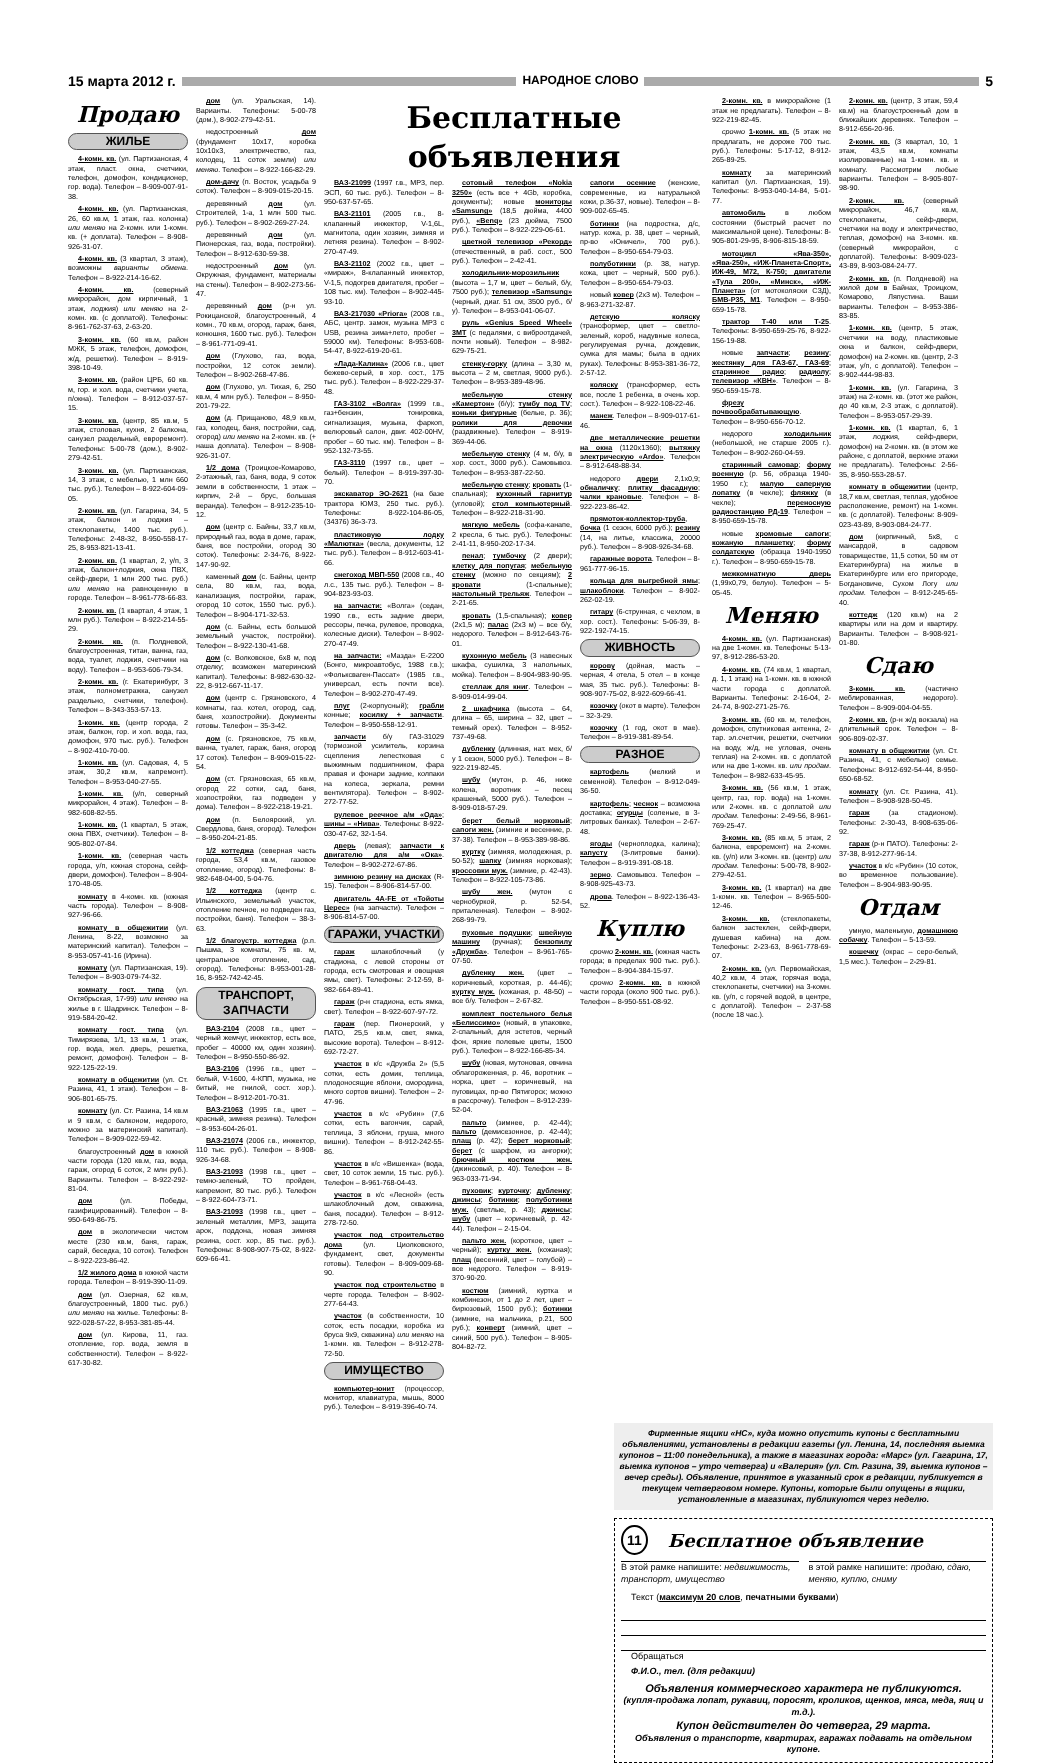15 марта 2012 г. НАРОДНОЕ СЛОВО 5
Продаю
ЖИЛЬЕ
4-комн. кв. (ул. Партизанская, 4 этаж, пласт. окна, счетчики, телефон, домофон, кондиционер, гор. вода). Телефон – 8-909-007-91-38.
4-комн. кв. (ул. Партизанская, 26, 60 кв.м, 1 этаж, газ. колонка) или меняю на 2-комн. или 1-комн. кв. (+ доплата). Телефон – 8-908-926-31-07.
4-комн. кв. (3 квартал, 3 этаж), возможны варианты обмена. Телефон – 8-922-214-16-62.
4-комн. кв. (северный микрорайон, дом кирпичный, 1 этаж, лоджия) или меняю на 2-комн. кв. (с доплатой). Телефоны: 8-961-762-37-63, 2-63-20.
3-комн. кв. (60 кв.м, район МЖК, 5 этаж, телефон, домофон, ж/д, решетки). Телефон – 8-919-398-10-49.
3-комн. кв. (район ЦРБ, 60 кв. м, гор. и хол. вода, счетчики учета, п/окна). Телефон – 8-912-037-57-15.
3-комн. кв. (центр, 85 кв.м, 5 этаж, столовая, кухня, 2 балкона, санузел раздельный, евроремонт). Телефоны: 5-00-78 (дом.), 8-902-279-42-51.
3-комн. кв. (ул. Партизанская, 14, 3 этаж, с мебелью, 1 млн 660 тыс. руб.). Телефон – 8-922-604-09-05.
2-комн. кв. (ул. Гагарина, 34, 5 этаж, балкон и лоджия – стеклопакеты, 1400 тыс. руб.). Телефоны: 2-48-32, 8-950-558-17-25, 8-953-821-13-41.
2-комн. кв. (1 квартал, 2, у/п, 3 этаж, балкон+лоджия, окна ПВХ, сейф-двери, 1 млн 200 тыс. руб.) или меняю на равноценную в городе. Телефон – 8-961-778-66-83.
2-комн. кв. (1 квартал, 4 этаж, 1 млн руб.). Телефон – 8-922-214-55-29.
2-комн. кв. (п. Полдневой, благоустроенная, титан, ванна, газ, вода, туалет, лоджия, счетчики на воду). Телефон – 8-953-606-79-34.
2-комн. кв. (г. Екатеринбург, 3 этаж, полнометражка, санузел раздельно, счетчики, телефон). Телефон – 8-343-353-57-13.
1-комн. кв. (центр города, 2 этаж, балкон, гор. и хол. вода, газ, домофон, 970 тыс. руб.). Телефон – 8-902-410-70-00.
1-комн. кв. (ул. Садовая, 4, 5 этаж, 30,2 кв.м, капремонт). Телефон – 8-953-040-27-55.
1-комн. кв. (у/п, северный микрорайон, 4 этаж). Телефон – 8-982-608-82-55.
1-комн. кв. (1 квартал, 5 этаж, окна ПВХ, счетчики). Телефон – 8-905-802-07-84.
1-комн. кв. (северная часть города, у/п, южная сторона, сейф-двери, домофон). Телефон – 8-904-170-48-05.
комнату в 4-комн. кв. (южная часть города). Телефон – 8-908-927-96-66.
комнату в общежитии (ул. Ленина, 8-22, возможно за материнский капитал). Телефон – 8-953-057-41-16 (Ирина).
комнату (ул. Партизанская, 19). Телефон – 8-903-079-74-32.
комнату гост. типа (ул. Октябрьская, 17-99) или меняю на жилье в г. Шадринск. Телефон – 8-919-584-20-42.
комнату гост. типа (ул. Тимирязева, 1/1, 13 кв.м, 1 этаж, гор. вода, жел. дверь, решетка, ремонт, домофон). Телефон – 8-922-125-22-19.
комнату в общежитии (ул. Ст. Разина, 41, 1 этаж). Телефон – 8-906-801-65-75.
комнату (ул. Ст. Разина, 14 кв.м и 9 кв.м, с балконом, недорого, можно за материнский капитал). Телефон – 8-909-022-59-42.
благоустроенный дом в южной части города (120 кв.м, газ, вода, гараж, огород 6 соток, 2 млн руб.). Варианты. Телефон – 8-922-292-81-04.
дом (ул. Победы, газифицированный). Телефон – 8-950-649-86-75.
дом в экологически чистом месте (230 кв.м, баня, гараж, сарай, беседка, 10 соток). Телефон – 8-922-223-86-42.
1/2 жилого дома в южной части города. Телефон – 8-919-390-11-09.
дом (ул. Озерная, 62 кв.м, благоустроенный, 1800 тыс. руб.) или меняю на жилье. Телефоны: 8-922-028-57-22, 8-953-381-85-44.
дом (ул. Кирова, 11, газ. отопление, гор. вода, земля в собственности). Телефон – 8-922-617-30-82.
дом (ул. Уральская, 14). Варианты. Телефоны: 5-00-78 (дом.), 8-902-279-42-51.
недостроенный дом (фундамент 10х17, коробка 10х10х3, электричество, газ, колодец, 11 соток земли) или меняю. Телефон – 8-922-166-82-29.
дом-дачу (п. Восток, усадьба 9 соток). Телефон – 8-909-015-20-15.
деревянный дом (ул. Строителей, 1-а, 1 млн 500 тыс. руб.). Телефон – 8-902-269-27-24.
деревянный дом (ул. Пионерская, газ, вода, постройки). Телефон – 8-912-630-59-38.
недостроенный дом (ул. Окружная, фундамент, материалы на стены). Телефон – 8-902-273-56-47.
деревянный дом (р-н ул. Рокицанской, благоустроенный, 4 комн., 70 кв.м, огород, гараж, баня, конюшня, 1600 тыс. руб.). Телефон – 8-961-771-09-41.
дом (Глухово, газ, вода, постройки, 12 соток земли). Телефон – 8-902-268-47-86.
дом (Глухово, ул. Тихая, 6, 250 кв.м, 4 млн руб.). Телефон – 8-950-201-79-22.
дом (д. Прищаново, 48,9 кв.м, газ, колодец, баня, постройки, сад, огород) или меняю на 2-комн. кв. (+ наша доплата). Телефон – 8-908-926-31-07.
1/2 дома (Троицкое-Комарово, 2-этажный, газ, баня, вода, 9 соток земли в собственности, 1 этаж – кирпич, 2-й – брус, большая веранда). Телефон – 8-912-235-10-12.
дом (центр с. Байны, 33,7 кв.м, природный газ, вода в доме, гараж, баня, все постройки, огород 30 соток). Телефоны: 2-34-76, 8-922-147-90-92.
каменный дом (с. Байны, центр села, 80 кв.м, газ, вода, канализация, постройки, гараж, огород 10 соток, 1550 тыс. руб.). Телефон – 8-904-171-32-53.
дом (с. Байны, есть большой земельный участок, постройки). Телефон – 8-922-130-41-68.
дом (с. Волковское, 6х8 м, под отделку; возможен материнский капитал). Телефоны: 8-982-630-32-22, 8-912-667-11-17.
дом (центр с. Грязновского, 4 комнаты, газ. котел, огород, сад, баня, хозпостройки). Документы готовы. Телефон – 35-3-42.
дом (с. Грязновское, 75 кв.м, ванна, туалет, гараж, баня, огород 17 соток). Телефон – 8-909-015-22-54.
дом (ст. Грязновская, 65 кв.м, огород 22 сотки, сад, баня, хозпостройки, газ подведен у дома). Телефон – 8-922-218-19-21.
дом (п. Белоярский, ул. Свердлова, баня, огород). Телефон – 8-950-204-21-85.
1/2 коттеджа (северная часть города, 53,4 кв.м, газовое отопление, огород). Телефоны: 8-982-648-04-00, 5-04-76.
1/2 коттеджа (центр с. Ильинского, земельный участок, отопление печное, но подведен газ, постройки, баня). Телефон – 38-3-63.
1/2 благоустр. коттеджа (р.п. Пышма, 3 комнаты, 75 кв. м, центральное отопление, сад, огород). Телефоны: 8-953-001-28-16, 8-952-742-42-45.
ТРАНСПОРТ, ЗАПЧАСТИ
ВАЗ-2104 (2008 г.в., цвет – черный жемчуг, инжектор, есть все, пробег – 40000 км, один хозяин). Телефон – 8-950-550-86-92.
ВАЗ-2106 (1996 г.в., цвет – белый, V-1600, 4-КПП, музыка, не битый, не гнилой, сост. хор.). Телефон – 8-912-201-70-31.
ВАЗ-21063 (1995 г.в., цвет – красный, зимняя резина). Телефон – 8-953-604-26-01.
ВАЗ-21074 (2006 г.в., инжектор, 110 тыс. руб.). Телефон – 8-908-926-34-68.
ВАЗ-21093 (1998 г.в., цвет – темно-зеленый, ТО пройден, капремонт, 80 тыс. руб.). Телефон – 8-922-604-73-71.
ВАЗ-21093 (1998 г.в., цвет – зеленый металлик, МР3, защита арок, поддона, новая зимняя резина, сост. хор., 85 тыс. руб.). Телефоны: 8-908-907-75-02, 8-922-609-66-41.
Бесплатные объявления
ВАЗ-21099 (1997 г.в., МР3, пер. ЭСП, 60 тыс. руб.). Телефон – 8-950-637-57-65.
ВАЗ-21101 (2005 г.в., 8-клапанный инжектор, V-1,6L, магнитола, один хозяин, зимняя и летняя резина). Телефон – 8-902-270-47-49.
ВАЗ-21102 (2002 г.в., цвет – «мираж», 8-клапанный инжектор, V-1,5, подогрев двигателя, пробег – 108 тыс. км). Телефон – 8-902-445-93-10.
ВАЗ-217030 «Priora» (2008 г.в., АБС, центр. замок, музыка МР3 с USB, резина зима+лето, пробег – 59000 км). Телефоны: 8-953-608-54-47, 8-922-619-20-61.
«Лада-Калина» (2006 г.в., цвет бежево-серый, в хор. сост., 175 тыс. руб.). Телефон – 8-922-229-37-48.
ГАЗ-3102 «Волга» (1999 г.в., газ+бензин, тонировка, сигнализация, музыка, фаркоп, велюровый салон, двиг. 402-00HV, пробег – 60 тыс. км). Телефон – 8-952-132-73-55.
ГАЗ-3110 (1997 г.в., цвет – белый). Телефон – 8-919-397-30-70.
экскаватор ЭО-2621 (на базе трактора ЮМЗ, 250 тыс. руб.). Телефоны: 8-922-104-86-05, (34376) 36-3-73.
пластиковую лодку «Малютка» (весла, документы, 12 тыс. руб.). Телефон – 8-912-603-41-66.
снегоход МВП-550 (2008 г.в., 40 л.с., 135 тыс. руб.). Телефон – 8-904-823-93-03.
на запчасти: «Волга» (седан, 1990 г.в., есть задние двери, рессоры, печка, рулевое, проводка, колесные диски). Телефон – 8-902-270-47-49.
на запчасти: «Мазда» Е-2200 (Бонго, микроавтобус, 1988 г.в.); «Фольксваген-Пассат» (1985 г.в., универсал, есть почти все). Телефон – 8-902-270-47-49.
плуг (2-корпусный); грабли конные; косилку + запчасти. Телефон – 8-950-558-12-91.
запчасти б/у ГАЗ-31029 (тормозной усилитель, корзина сцепления лепестковая с выжимным подшипником, фара правая и фонари задние, колпаки на колеса, зеркала, ремни вентилятора). Телефон – 8-902-272-77-52.
рулевое реечное а/м «Ода»; шины – «Нива». Телефоны: 8-922-030-47-62, 32-1-54.
дверь (левая); запчасти к двигателю для а/м «Ока». Телефон – 8-902-272-67-86.
зимнюю резину на дисках (R-15). Телефон – 8-906-814-57-00.
двигатель 4А-FE от «Тойоты Церес» (на запчасти). Телефон – 8-906-814-57-00.
ГАРАЖИ, УЧАСТКИ
гараж шлакоблочный (у стадиона, с левой стороны от города, есть смотровая и овощная ямы, свет). Телефоны: 2-12-59, 8-982-664-89-41.
гараж (р-н стадиона, есть ямка, свет). Телефон – 8-922-607-97-72.
гараж (пер. Пионерский, у ПАТО, 25,5 кв.м, свет, ямка, высокие ворота). Телефон – 8-912-692-72-27.
участок в к/с «Дружба 2» (5,5 сотки, есть домик, теплица, плодоносящие яблони, смородина, много сортов вишни). Телефон – 2-47-96.
участок в к/с «Рубин» (7,6 сотки, есть вагончик, сарай, теплица, 3 яблони, груша, много вишни). Телефон – 8-912-242-55-86.
участок в к/с «Вишенка» (вода, свет, 10 соток земли, 15 тыс. руб.). Телефон – 8-961-768-04-43.
участок в к/с «Лесной» (есть шлакоблочный дом, скважина, баня, посадки). Телефон – 8-912-278-72-50.
участок под строительство дома (ул. Циолковского, фундамент, свет, документы готовы). Телефон – 8-909-009-68-90.
участок под строительство в черте города. Телефон – 8-902-277-64-43.
участок (в собственности, 10 соток, есть посадки, коробка из бруса 9х9, скважина) или меняю на 1-комн. кв. Телефон – 8-912-278-72-50.
ИМУЩЕСТВО
компьютер-юнит (процессор, монитор, клавиатура, мышь, 8000 руб.). Телефон – 8-919-396-40-74.
сотовый телефон «Nokia 3250» (есть все + 4Gb, коробка, документы); новые мониторы «Samsung» (18,5 дюйма, 4400 руб.), «Benq» (23 дюйма, 7500 руб.). Телефон – 8-922-229-06-61.
цветной телевизор «Рекорд» (отечественный, в раб. сост., 500 руб.). Телефон – 2-42-41.
холодильник-морозильник (высота – 1,7 м, цвет – белый, б/у, 7500 руб.); телевизор «Samsung» (черный, диаг. 51 см, 3500 руб., б/у). Телефон – 8-953-041-06-07.
руль «Genius Speed Wheel» 3МТ (с педалями, с виброотдачей, почти новый). Телефон – 8-982-629-75-21.
стенку-горку (длина – 3,30 м, высота – 2 м, светлая, 9000 руб.). Телефон – 8-953-389-48-96.
мебельную стенку «Камертон» (б/у); тумбу под TV; коньки фигурные (белые, р. 36); ролики для девочки (раздвижные). Телефон – 8-919-369-44-06.
мебельную стенку (4 м, б/у, в хор. сост., 3000 руб.). Самовывоз. Телефон – 8-953-387-22-50.
мебельную стенку; кровать (1-спальная); кухонный гарнитур (угловой); стол компьютерный. Телефон – 8-922-218-31-90.
мягкую мебель (софа-канапе, 2 кресла, 6 тыс. руб.). Телефоны: 2-41-11, 8-950-202-17-34.
пенал; тумбочку (2 двери); клетку для попугая; мебельную стенку (можно по секциям); 2 кровати (1-спальные); настольный трельяж. Телефон – 2-21-65.
кровать (1,5-спальная); ковер (2х1,5 м); палас (2х3 м) – все б/у, недорого. Телефон – 8-912-643-76-01.
кухонную мебель (3 навесных шкафа, сушилка, 3 напольных, мойка). Телефон – 8-904-983-90-95.
стеллаж для книг. Телефон – 8-909-014-99-04.
2 шкафчика (высота – 64, длина – 65, ширина – 32, цвет – темный орех). Телефон – 8-952-737-49-68.
дубленку (длинная, нат. мех, б/у 1 сезон, 5000 руб.). Телефон – 8-922-219-82-45.
шубу (мутон, р. 46, ниже колена, воротник – песец крашеный, 5000 руб.). Телефон – 8-909-018-57-29.
берет белый норковый; сапоги жен. (зимние и весенние, р. 37-38). Телефон – 8-953-389-98-86.
куртку (зимняя, молодежная, р. 50-52); шапку (зимняя норковая); кроссовки муж. (зимние, р. 42-43). Телефон – 8-922-105-73-86.
шубу жен. (мутон с чернобуркой, р. 52-54, приталенная). Телефон – 8-902-268-99-79.
пуховые подушки; швейную машину (ручная); бензопилу «Дружба». Телефон – 8-961-765-07-50.
дубленку жен. (цвет – коричневый, короткая, р. 44-46); куртку муж. (кожаная, р. 48-50) – все б/у. Телефон – 2-67-82.
комплект постельного белья «Белиссимо» (новый, в упаковке, 2-спальный, для эстетов, черный фон, яркие полевые цветы, 1500 руб.). Телефон – 8-922-166-85-34.
шубу (новая, мутоновая, овчина облагороженная, р. 46, воротник – норка, цвет – коричневый, на пуговицах, пр-во Пятигорск; можно в рассрочку). Телефон – 8-912-239-52-04.
пальто (зимнее, р. 42-44); пальто (демисезонное, р. 42-44); плащ (р. 42); берет норковый; берет (с шарфом, из ангорки); брючный костюм жен. (джинсовый, р. 40). Телефон – 8-963-033-71-94.
пуховик; курточку; дубленку; джинсы; ботинки; полуботинки муж. (светлые, р. 43); джинсы; шубу (цвет – коричневый, р. 42-44). Телефон – 2-15-04.
пальто жен. (короткое, цвет – черный); куртку жен. (кожаная); плащ (весенний, цвет – голубой) – все недорого. Телефон – 8-919-370-90-20.
костюм (зимний, куртка и комбинезон, от 1 до 2 лет, цвет – бирюзовый, 1500 руб.); ботинки (зимние, на мальчика, р.21, 500 руб.); конверт (зимний, цвет – синий, 500 руб.). Телефон – 8-905-804-82-72.
сапоги осенние (женские, современные, из натуральной кожи, р.36-37, новые). Телефон – 8-909-002-65-45.
ботинки (на подростка, д/с, натур. кожа, р. 38, цвет – черный, пр-во «Юничел», 700 руб.). Телефон – 8-950-654-79-03.
полуботинки (р. 38, натур. кожа, цвет – черный, 500 руб.). Телефон – 8-950-654-79-03.
новый ковер (2х3 м). Телефон – 8-963-271-32-87.
детскую коляску (трансформер, цвет – светло-зеленый, короб, надувные колеса, регулируемая ручка, дождевик, сумка для мамы; была в одних руках). Телефоны: 8-953-381-36-72, 2-57-12.
коляску (трансформер, есть все, после 1 ребенка, в очень хор. сост.). Телефон – 8-922-108-22-46.
манеж. Телефон – 8-909-017-61-46.
две металлические решетки на окна (1120х1360); вытяжку электрическую «Ardo». Телефон – 8-912-648-88-34.
недорого двери 2,1х0,9; обналичку; плитку фасадную; чалки крановые. Телефон – 8-922-223-86-42.
прямоток-коллектор-труба, бочка (1 сезон, 6000 руб.); резину (14, на литье, классика, 20000 руб.). Телефон – 8-908-926-34-68.
гаражные ворота. Телефон – 8-961-777-96-15.
кольца для выгребной ямы; шлакоблоки. Телефон – 8-902-262-02-19.
гитару (6-струнная, с чехлом, в хор. сост.). Телефоны: 5-06-39, 8-922-192-74-15.
ЖИВНОСТЬ
корову (дойная, масть – черная, 4 отела, 5 отел – в конце мая, 35 тыс. руб.). Телефоны: 8-908-907-75-02, 8-922-609-66-41.
козочку (окот в марте). Телефон – 32-3-29.
козочку (1 год, окот в мае). Телефон – 8-919-381-89-54.
РАЗНОЕ
картофель (мелкий и семенной). Телефон – 8-912-049-36-50.
картофель; чеснок – возможна доставка; огурцы (соленые, в 3-литровых банках). Телефон – 2-67-48.
ягоды (черноплодка, калина); капусту (3-литровые банки). Телефон – 8-919-391-08-18.
зерно. Самовывоз. Телефон – 8-908-925-43-73.
дрова. Телефон – 8-922-136-43-52.
Куплю
срочно 2-комн. кв. (южная часть города; в пределах 900 тыс. руб.). Телефон – 8-904-384-15-97.
срочно 2-комн. кв. в южной части города (около 900 тыс. руб.). Телефон – 8-950-551-08-92.
2-комн. кв. в микрорайоне (1 этаж не предлагать). Телефон – 8-922-219-82-45.
срочно 1-комн. кв. (5 этаж не предлагать, не дороже 700 тыс. руб.). Телефоны: 5-17-12, 8-912-265-89-25.
комнату за материнский капитал (ул. Партизанская, 19). Телефоны: 8-953-040-14-84, 5-01-77.
автомобиль в любом состоянии (быстрый расчет по максимальной цене). Телефоны: 8-905-801-29-95, 8-906-815-18-59.
мотоцикл «Ява-350», «Ява-250», «ИЖ-Планета-Спорт», ИЖ-49, М72, К-750; двигатели «Тула 200», «Минск», «ИЖ-Планета» (от мотоколяски СЗД), БМВ-Р35, М1. Телефон – 8-950-659-15-78.
трактор Т-40 или Т-25. Телефоны: 8-950-659-25-76, 8-922-156-19-88.
новые запчасти; резину; жестянку для ГАЗ-67, ГАЗ-69; старинное радио; радиолу; телевизор «КВН». Телефон – 8-950-659-15-78.
фрезу почвообрабатывающую. Телефон – 8-950-656-70-12.
недорого холодильник (небольшой, не старше 2005 г.). Телефон – 8-902-260-04-59.
старинный самовар; форму военную (р. 56, образца 1940-1950 г.); малую саперную лопатку (в чехле); фляжку (в чехле); переносную радиостанцию РД-19. Телефон – 8-950-659-15-78.
новые хромовые сапоги; кожаную планшетку; форму солдатскую (образца 1940-1950 г.). Телефон – 8-950-659-15-78.
межкомнатную дверь (1,99х0,79, белую). Телефон – 5-05-45.
Меняю
4-комн. кв. (ул. Партизанская) на две 1-комн. кв. Телефоны: 5-13-97, 8-912-286-53-20.
4-комн. кв. (74 кв.м, 1 квартал, д. 1, 1 этаж) на 1-комн. кв. в южной части города с доплатой. Варианты. Телефоны: 2-16-04, 2-24-74, 8-902-271-25-76.
3-комн. кв. (60 кв. м, телефон, домофон, спутниковая антенна, 2-тар. эл.счетчик, решетки, счетчики на воду, ж/д, не угловая, очень теплая) на 2-комн. кв. с доплатой или на две 1-комн. кв. или продам. Телефон – 8-982-633-45-95.
3-комн. кв. (56 кв.м, 1 этаж, центр, газ, гор. вода) на 1-комн. или 2-комн. кв. с доплатой или продам. Телефоны: 2-49-56, 8-961-769-25-47.
3-комн. кв. (85 кв.м, 5 этаж, 2 балкона, евроремонт) на 2-комн. кв. (у/п) или 3-комн. кв. (центр) или продам. Телефоны: 5-00-78, 8-902-279-42-51.
3-комн. кв. (1 квартал) на две 1-комн. кв. Телефон – 8-965-500-12-46.
3-комн. кв. (стеклопакеты, балкон застеклен, сейф-двери, душевая кабина) на дом. Телефоны: 2-23-63, 8-961-778-69-07.
2-комн. кв. (ул. Первомайская, 40,2 кв.м, 4 этаж, горячая вода, стеклопакеты, счетчики) на 3-комн. кв. (у/п, с горячей водой, в центре, с доплатой). Телефон – 2-37-58 (после 18 час.).
2-комн. кв. (центр, 3 этаж, 59,4 кв.м) на благоустроенный дом в ближайших деревнях. Телефон – 8-912-656-20-96.
2-комн. кв. (3 квартал, 10, 1 этаж, 43,5 кв.м, комнаты изолированные) на 1-комн. кв. и комнату. Рассмотрим любые варианты. Телефон – 8-905-807-98-90.
2-комн. кв. (северный микрорайон, 46,7 кв.м, стеклопакеты, сейф-двери, счетчики на воду и электричество, теплая, домофон) на 3-комн. кв. (северный микрорайон, с доплатой). Телефоны: 8-909-023-43-89, 8-903-084-24-77.
2-комн. кв. (п. Полдневой) на жилой дом в Байнах, Троицком, Комарово, Ляпустина. Ваши варианты. Телефон – 8-953-386-83-85.
1-комн. кв. (центр, 5 этаж, счетчики на воду, пластиковые окна и балкон, сейф-двери, домофон) на 2-комн. кв. (центр, 2-3 этаж, у/п, с доплатой). Телефон – 8-902-444-98-83.
1-комн. кв. (ул. Гагарина, 3 этаж) на 2-комн. кв. (этот же район, до 40 кв.м, 2-3 этаж, с доплатой). Телефон – 8-953-057-29-39.
1-комн. кв. (1 квартал, 6, 1 этаж, лоджия, сейф-двери, домофон) на 2-комн. кв. (в этом же районе, с доплатой, верхние этажи не предлагать). Телефоны: 2-56-35, 8-950-553-28-57.
комнату в общежитии (центр, 18,7 кв.м, светлая, теплая, удобное расположение, ремонт) на 1-комн. кв. (с доплатой). Телефоны: 8-909-023-43-89, 8-903-084-24-77.
дом (кирпичный, 5х8, с мансардой, в садовом товариществе, 11,5 сотки, 50 км от Екатеринбурга) на жилье в Екатеринбурге или его пригороде, Богдановиче, Сухом Логу или продам. Телефон – 8-912-245-65-40.
коттедж (120 кв.м) на 2 квартиры или на дом и квартиру. Варианты. Телефон – 8-908-921-01-80.
Сдаю
3-комн. кв. (частично меблированная, недорого). Телефон – 8-909-004-04-55.
2-комн. кв. (р-н ж/д вокзала) на длительный срок. Телефон – 8-906-809-02-37.
комнату в общежитии (ул. Ст. Разина, 41, с мебелью) семье. Телефоны: 8-912-692-54-44, 8-950-650-68-52.
комнату (ул. Ст. Разина, 41). Телефон – 8-908-928-50-45.
гараж (за стадионом). Телефоны: 2-30-43, 8-908-635-06-92.
гараж (р-н ПАТО). Телефоны: 2-37-38, 8-912-277-96-14.
участок в к/с «Рубин» (10 соток, во временное пользование). Телефон – 8-904-983-90-95.
Отдам
умную, маленькую, домашнюю собачку. Телефон – 5-13-59.
кошечку (окрас – серо-белый, 1,5 мес.). Телефон – 2-29-81.
Фирменные ящики «НС», куда можно опустить купоны с бесплатными объявлениями, установлены в редакции газеты (ул. Ленина, 14, последняя выемка купонов – 11:00 понедельника), а также в магазинах города: «Марс» (ул. Гагарина, 17, выемка купонов – утро четверга) и «Валерия» (ул. Ст. Разина, 39, выемка купонов – вечер среды). Объявление, принятое в указанный срок в редакции, публикуется в текущем четверговом номере. Купоны, которые были опущены в ящики, установленные в магазинах, публикуются через неделю.
11 Бесплатное объявление
В этой рамке напишите: недвижимость, транспорт, имущество
в этой рамке напишите: продаю, сдаю, меняю, куплю, сниму
Текст (максимум 20 слов, печатными буквами)
Обращаться
Ф.И.О., тел. (для редакции)
Объявления коммерческого характера не публикуются.
(купля-продажа лопат, рукавиц, поросят, кроликов, щенков, мяса, меда, яиц и т.д.).
Купон действителен до четверга, 29 марта.
Объявления о транспорте, квартирах, гаражах подавать на отдельном купоне.